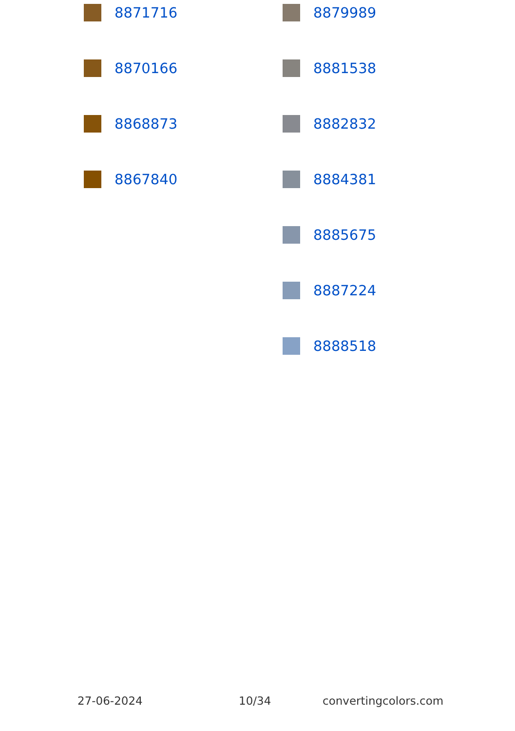8871716
8870166
8868873
8867840
8879989
8881538
8882832
8884381
8885675
8887224
8888518
27-06-2024 10/34 convertingcolors.com